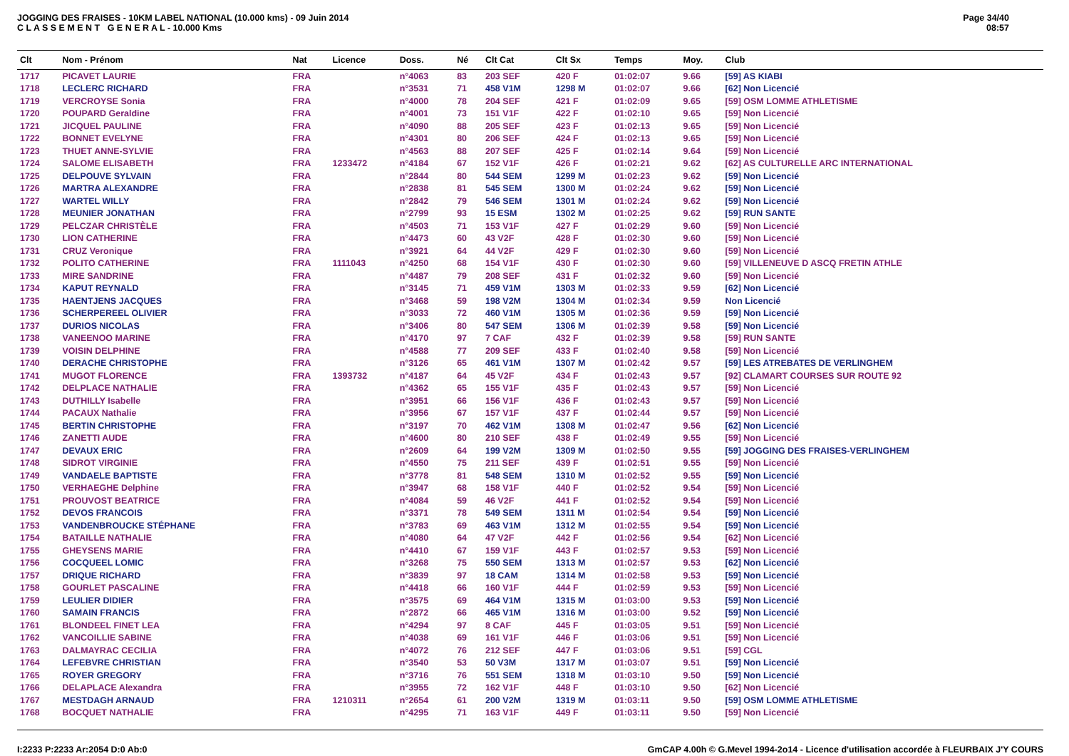JOGGING DES FRAISES - 10KM LABEL NATIONAL (10.000 kms) - 09 Juin 2014
C L A S S E M E N T G E N E R A L - 10.000 Kms
Page 34/40
08:57
| Clt | Nom - Prénom | Nat | Licence | Doss. | Né | Clt Cat | Clt Sx | Temps | Moy. | Club |
| --- | --- | --- | --- | --- | --- | --- | --- | --- | --- | --- |
| 1717 | PICAVET LAURIE | FRA | | n°4063 | 83 | 203 SEF | 420 F | 01:02:07 | 9.66 | [59] AS KIABI |
| 1718 | LECLERC RICHARD | FRA | | n°3531 | 71 | 458 V1M | 1298 M | 01:02:07 | 9.66 | [62] Non Licencié |
| 1719 | VERCROYSE Sonia | FRA | | n°4000 | 78 | 204 SEF | 421 F | 01:02:09 | 9.65 | [59] OSM LOMME ATHLETISME |
| 1720 | POUPARD Geraldine | FRA | | n°4001 | 73 | 151 V1F | 422 F | 01:02:10 | 9.65 | [59] Non Licencié |
| 1721 | JICQUEL PAULINE | FRA | | n°4090 | 88 | 205 SEF | 423 F | 01:02:13 | 9.65 | [59] Non Licencié |
| 1722 | BONNET EVELYNE | FRA | | n°4301 | 80 | 206 SEF | 424 F | 01:02:13 | 9.65 | [59] Non Licencié |
| 1723 | THUET ANNE-SYLVIE | FRA | | n°4563 | 88 | 207 SEF | 425 F | 01:02:14 | 9.64 | [59] Non Licencié |
| 1724 | SALOME ELISABETH | FRA | 1233472 | n°4184 | 67 | 152 V1F | 426 F | 01:02:21 | 9.62 | [62] AS CULTURELLE ARC INTERNATIONAL |
| 1725 | DELPOUVE SYLVAIN | FRA | | n°2844 | 80 | 544 SEM | 1299 M | 01:02:23 | 9.62 | [59] Non Licencié |
| 1726 | MARTRA ALEXANDRE | FRA | | n°2838 | 81 | 545 SEM | 1300 M | 01:02:24 | 9.62 | [59] Non Licencié |
| 1727 | WARTEL WILLY | FRA | | n°2842 | 79 | 546 SEM | 1301 M | 01:02:24 | 9.62 | [59] Non Licencié |
| 1728 | MEUNIER JONATHAN | FRA | | n°2799 | 93 | 15 ESM | 1302 M | 01:02:25 | 9.62 | [59] RUN SANTE |
| 1729 | PELCZAR CHRISTÈLE | FRA | | n°4503 | 71 | 153 V1F | 427 F | 01:02:29 | 9.60 | [59] Non Licencié |
| 1730 | LION CATHERINE | FRA | | n°4473 | 60 | 43 V2F | 428 F | 01:02:30 | 9.60 | [59] Non Licencié |
| 1731 | CRUZ Veronique | FRA | | n°3921 | 64 | 44 V2F | 429 F | 01:02:30 | 9.60 | [59] Non Licencié |
| 1732 | POLITO CATHERINE | FRA | 1111043 | n°4250 | 68 | 154 V1F | 430 F | 01:02:30 | 9.60 | [59] VILLENEUVE D ASCQ FRETIN ATHLE |
| 1733 | MIRE SANDRINE | FRA | | n°4487 | 79 | 208 SEF | 431 F | 01:02:32 | 9.60 | [59] Non Licencié |
| 1734 | KAPUT REYNALD | FRA | | n°3145 | 71 | 459 V1M | 1303 M | 01:02:33 | 9.59 | [62] Non Licencié |
| 1735 | HAENTJENS JACQUES | FRA | | n°3468 | 59 | 198 V2M | 1304 M | 01:02:34 | 9.59 | Non Licencié |
| 1736 | SCHERPEREEL OLIVIER | FRA | | n°3033 | 72 | 460 V1M | 1305 M | 01:02:36 | 9.59 | [59] Non Licencié |
| 1737 | DURIOS NICOLAS | FRA | | n°3406 | 80 | 547 SEM | 1306 M | 01:02:39 | 9.58 | [59] Non Licencié |
| 1738 | VANEENOO MARINE | FRA | | n°4170 | 97 | 7 CAF | 432 F | 01:02:39 | 9.58 | [59] RUN SANTE |
| 1739 | VOISIN DELPHINE | FRA | | n°4588 | 77 | 209 SEF | 433 F | 01:02:40 | 9.58 | [59] Non Licencié |
| 1740 | DERACHE CHRISTOPHE | FRA | | n°3126 | 65 | 461 V1M | 1307 M | 01:02:42 | 9.57 | [59] LES ATREBATES DE VERLINGHEM |
| 1741 | MUGOT FLORENCE | FRA | 1393732 | n°4187 | 64 | 45 V2F | 434 F | 01:02:43 | 9.57 | [92] CLAMART COURSES SUR ROUTE 92 |
| 1742 | DELPLACE NATHALIE | FRA | | n°4362 | 65 | 155 V1F | 435 F | 01:02:43 | 9.57 | [59] Non Licencié |
| 1743 | DUTHILLY Isabelle | FRA | | n°3951 | 66 | 156 V1F | 436 F | 01:02:43 | 9.57 | [59] Non Licencié |
| 1744 | PACAUX Nathalie | FRA | | n°3956 | 67 | 157 V1F | 437 F | 01:02:44 | 9.57 | [59] Non Licencié |
| 1745 | BERTIN CHRISTOPHE | FRA | | n°3197 | 70 | 462 V1M | 1308 M | 01:02:47 | 9.56 | [62] Non Licencié |
| 1746 | ZANETTI AUDE | FRA | | n°4600 | 80 | 210 SEF | 438 F | 01:02:49 | 9.55 | [59] Non Licencié |
| 1747 | DEVAUX ERIC | FRA | | n°2609 | 64 | 199 V2M | 1309 M | 01:02:50 | 9.55 | [59] JOGGING DES FRAISES-VERLINGHEM |
| 1748 | SIDROT VIRGINIE | FRA | | n°4550 | 75 | 211 SEF | 439 F | 01:02:51 | 9.55 | [59] Non Licencié |
| 1749 | VANDAELE BAPTISTE | FRA | | n°3778 | 81 | 548 SEM | 1310 M | 01:02:52 | 9.55 | [59] Non Licencié |
| 1750 | VERHAEGHE Delphine | FRA | | n°3947 | 68 | 158 V1F | 440 F | 01:02:52 | 9.54 | [59] Non Licencié |
| 1751 | PROUVOST BEATRICE | FRA | | n°4084 | 59 | 46 V2F | 441 F | 01:02:52 | 9.54 | [59] Non Licencié |
| 1752 | DEVOS FRANCOIS | FRA | | n°3371 | 78 | 549 SEM | 1311 M | 01:02:54 | 9.54 | [59] Non Licencié |
| 1753 | VANDENBROUCKE STÉPHANE | FRA | | n°3783 | 69 | 463 V1M | 1312 M | 01:02:55 | 9.54 | [59] Non Licencié |
| 1754 | BATAILLE NATHALIE | FRA | | n°4080 | 64 | 47 V2F | 442 F | 01:02:56 | 9.54 | [62] Non Licencié |
| 1755 | GHEYSENS MARIE | FRA | | n°4410 | 67 | 159 V1F | 443 F | 01:02:57 | 9.53 | [59] Non Licencié |
| 1756 | COCQUEEL LOMIC | FRA | | n°3268 | 75 | 550 SEM | 1313 M | 01:02:57 | 9.53 | [62] Non Licencié |
| 1757 | DRIQUE RICHARD | FRA | | n°3839 | 97 | 18 CAM | 1314 M | 01:02:58 | 9.53 | [59] Non Licencié |
| 1758 | GOURLET PASCALINE | FRA | | n°4418 | 66 | 160 V1F | 444 F | 01:02:59 | 9.53 | [59] Non Licencié |
| 1759 | LEULIER DIDIER | FRA | | n°3575 | 69 | 464 V1M | 1315 M | 01:03:00 | 9.53 | [59] Non Licencié |
| 1760 | SAMAIN FRANCIS | FRA | | n°2872 | 66 | 465 V1M | 1316 M | 01:03:00 | 9.52 | [59] Non Licencié |
| 1761 | BLONDEEL FINET LEA | FRA | | n°4294 | 97 | 8 CAF | 445 F | 01:03:05 | 9.51 | [59] Non Licencié |
| 1762 | VANCOILLIE SABINE | FRA | | n°4038 | 69 | 161 V1F | 446 F | 01:03:06 | 9.51 | [59] Non Licencié |
| 1763 | DALMAYRAC CECILIA | FRA | | n°4072 | 76 | 212 SEF | 447 F | 01:03:06 | 9.51 | [59] CGL |
| 1764 | LEFEBVRE CHRISTIAN | FRA | | n°3540 | 53 | 50 V3M | 1317 M | 01:03:07 | 9.51 | [59] Non Licencié |
| 1765 | ROYER GREGORY | FRA | | n°3716 | 76 | 551 SEM | 1318 M | 01:03:10 | 9.50 | [59] Non Licencié |
| 1766 | DELAPLACE Alexandra | FRA | | n°3955 | 72 | 162 V1F | 448 F | 01:03:10 | 9.50 | [62] Non Licencié |
| 1767 | MESTDAGH ARNAUD | FRA | 1210311 | n°2654 | 61 | 200 V2M | 1319 M | 01:03:11 | 9.50 | [59] OSM LOMME ATHLETISME |
| 1768 | BOCQUET NATHALIE | FRA | | n°4295 | 71 | 163 V1F | 449 F | 01:03:11 | 9.50 | [59] Non Licencié |
I:2233 P:2233 Ar:2054 D:0 Ab:0 GmCAP 4.00h © G.Mevel 1994-2o14 - Licence d'utilisation accordée à FLEURBAIX J'Y COURS